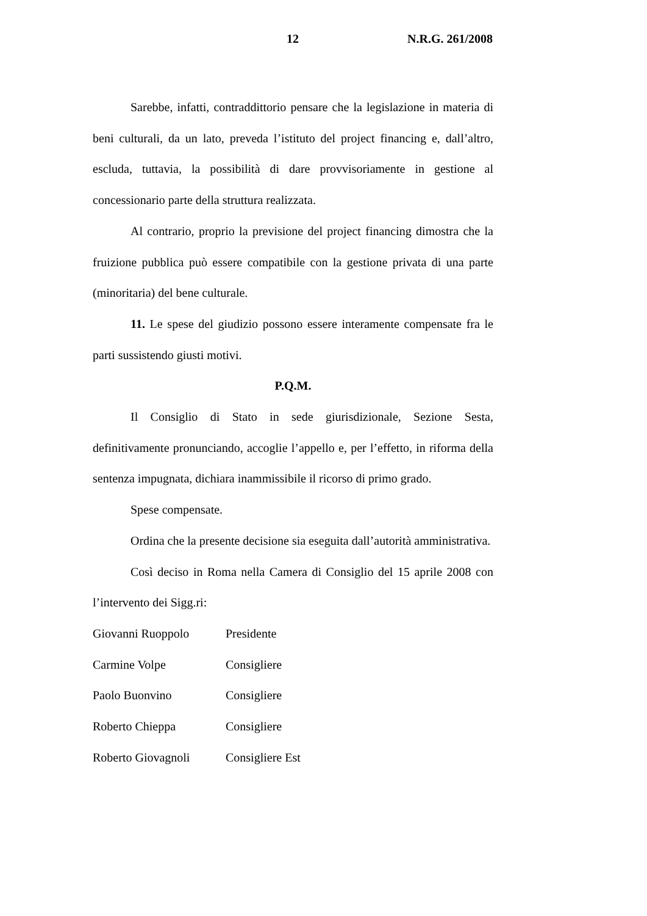12 N.R.G. 261/2008
Sarebbe, infatti, contraddittorio pensare che la legislazione in materia di beni culturali, da un lato, preveda l’istituto del project financing e, dall’altro, escluda, tuttavia, la possibilità di dare provvisoriamente in gestione al concessionario parte della struttura realizzata.
Al contrario, proprio la previsione del project financing dimostra che la fruizione pubblica può essere compatibile con la gestione privata di una parte (minoritaria) del bene culturale.
11. Le spese del giudizio possono essere interamente compensate fra le parti sussistendo giusti motivi.
P.Q.M.
Il Consiglio di Stato in sede giurisdizionale, Sezione Sesta, definitivamente pronunciando, accoglie l’appello e, per l’effetto, in riforma della sentenza impugnata, dichiara inammissibile il ricorso di primo grado.
Spese compensate.
Ordina che la presente decisione sia eseguita dall’autorità amministrativa.
Così deciso in Roma nella Camera di Consiglio del 15 aprile 2008 con l’intervento dei Sigg.ri:
Giovanni Ruoppolo Presidente
Carmine Volpe Consigliere
Paolo Buonvino Consigliere
Roberto Chieppa Consigliere
Roberto Giovagnoli Consigliere Est